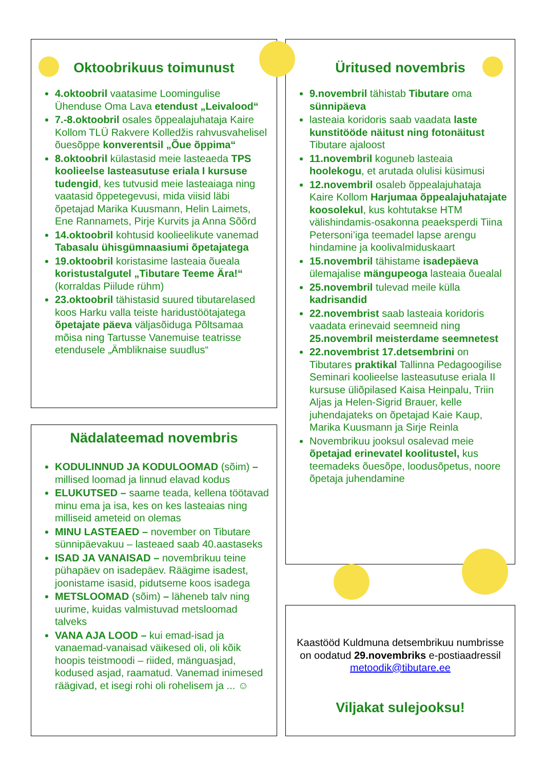Oktoobrikuus toimunust
4.oktoobril vaatasime Loomingulise Ühenduse Oma Lava etendust „Leivalood“
7.-8.oktoobril osales õppealajuhataja Kaire Kollom TLÜ Rakvere Kolledžis rahvusvahelisel õuesõppe konverentsil „Õue õppima“
8.oktoobril külastasid meie lasteaeda TPS koolieelse lasteasutuse eriala I kursuse tudengid, kes tutvusid meie lasteaiaga ning vaatasid õppetegevusi, mida viisid läbi õpetajad Marika Kuusmann, Helin Laimets, Ene Rannamets, Pirje Kurvits ja Anna Sõõrd
14.oktoobril kohtusid koolieelikute vanemad Tabasalu ühisgümnaasiumi õpetajatega
19.oktoobril koristasime lasteaia õueala koristustalgutel „Tibutare Teeme Ära!“ (korraldas Piilude rühm)
23.oktoobril tähistasid suured tibutarelased koos Harku valla teiste haridustöötajatega õpetajate päeva väljasõiduga Põltsamaa mõisa ning Tartusse Vanemuise teatrisse etendusele „Ämbliknaise suudlus“
Üritused novembris
9.novembril tähistab Tibutare oma sünnipäeva
lasteaia koridoris saab vaadata laste kunstitööde näitust ning fotonäitust Tibutare ajaloost
11.novembril koguneb lasteaia hoolekogu, et arutada olulisi küsimusi
12.novembril osaleb õppealajuhataja Kaire Kollom Harjumaa õppealajuhatajate koosolekul, kus kohtutakse HTM välishindamis-osakonna peaeksperdi Tiina Petersoni’iga teemadel lapse arengu hindamine ja koolivalmiduskaart
15.novembril tähistame isadepäeva ülemajalise mängupeoga lasteaia õuealal
25.novembril tulevad meile külla kadrisandid
22.novembrist saab lasteaia koridoris vaadata erinevaid seemneid ning 25.novembril meisterdame seemnetest
22.novembrist 17.detsembrini on Tibutares praktikal Tallinna Pedagoogilise Seminari koolieelse lasteasutuse eriala II kursuse üliõpilased Kaisa Heinpalu, Triin Aljas ja Helen-Sigrid Brauer, kelle juhendajateks on õpetajad Kaie Kaup, Marika Kuusmann ja Sirje Reinla
Novembrikuu jooksul osalevad meie õpetajad erinevatel koolitustel, kus teemadeks õuesõpe, loodusõpetus, noore õpetaja juhendamine
Nädalateemad novembris
KODULINNUD JA KODULOOMAD (sõim) – millised loomad ja linnud elavad kodus
ELUKUTSED – saame teada, kellena töötavad minu ema ja isa, kes on kes lasteaias ning milliseid ameteid on olemas
MINU LASTEAED – november on Tibutare sünnipäevakuu – lasteaed saab 40.aastaseks
ISAD JA VANAISAD – novembrikuu teine pühapäev on isadepäev. Räägime isadest, joonistame isasid, pidutseme koos isadega
METSLOOMAD (sõim) – läheneb talv ning uurime, kuidas valmistuvad metsloomad talveks
VANA AJA LOOD – kui emad-isad ja vanaemad-vanaisad väikesed oli, oli kõik hoopis teistmoodi – riided, mänguasjad, kodused asjad, raamatud. Vanemad inimesed räägivad, et isegi rohi oli rohelisem ja ... ☺
Kaastööd Kuldmuna detsembrikuu numbrisse on oodatud 29.novembriks e-postiaadressil metoodik@tibutare.ee
Viljakat sulejooksu!